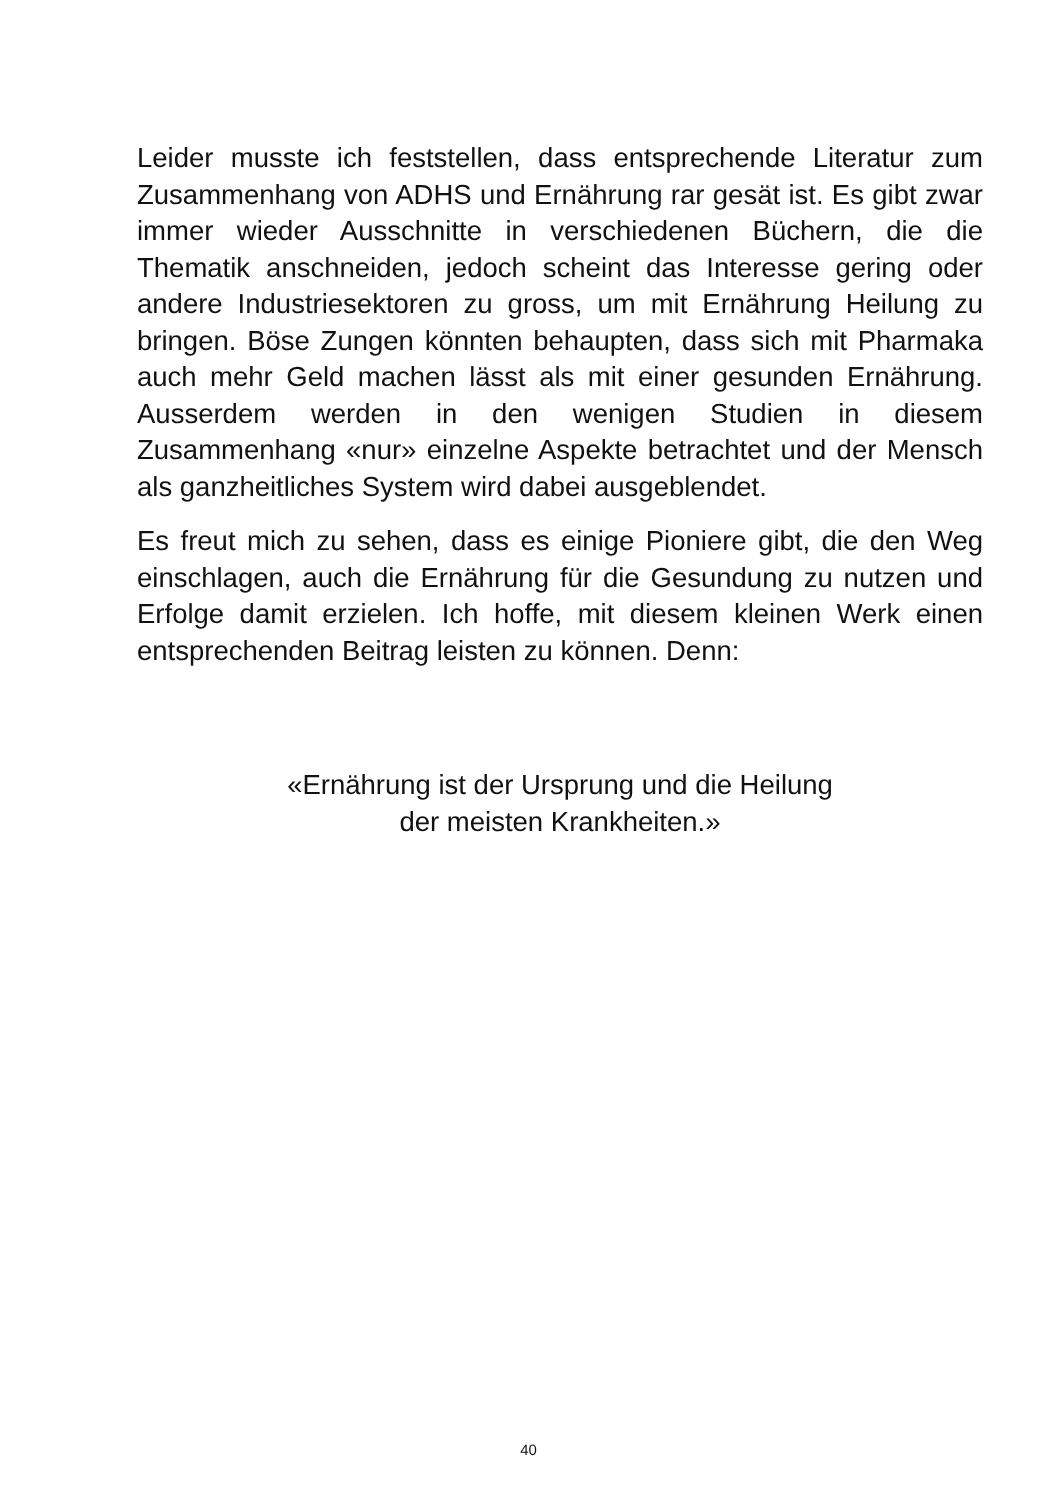Leider musste ich feststellen, dass entsprechende Literatur zum Zusammenhang von ADHS und Ernährung rar gesät ist. Es gibt zwar immer wieder Ausschnitte in verschiedenen Büchern, die die Thematik anschneiden, jedoch scheint das Interesse gering oder andere Industriesektoren zu gross, um mit Ernährung Heilung zu bringen. Böse Zungen könnten behaupten, dass sich mit Pharmaka auch mehr Geld machen lässt als mit einer gesunden Ernährung. Ausserdem werden in den wenigen Studien in diesem Zusammenhang «nur» einzelne Aspekte betrachtet und der Mensch als ganzheitliches System wird dabei ausgeblendet.
Es freut mich zu sehen, dass es einige Pioniere gibt, die den Weg einschlagen, auch die Ernährung für die Gesundung zu nutzen und Erfolge damit erzielen. Ich hoffe, mit diesem kleinen Werk einen entsprechenden Beitrag leisten zu können. Denn:
«Ernährung ist der Ursprung und die Heilung
der meisten Krankheiten.»
40